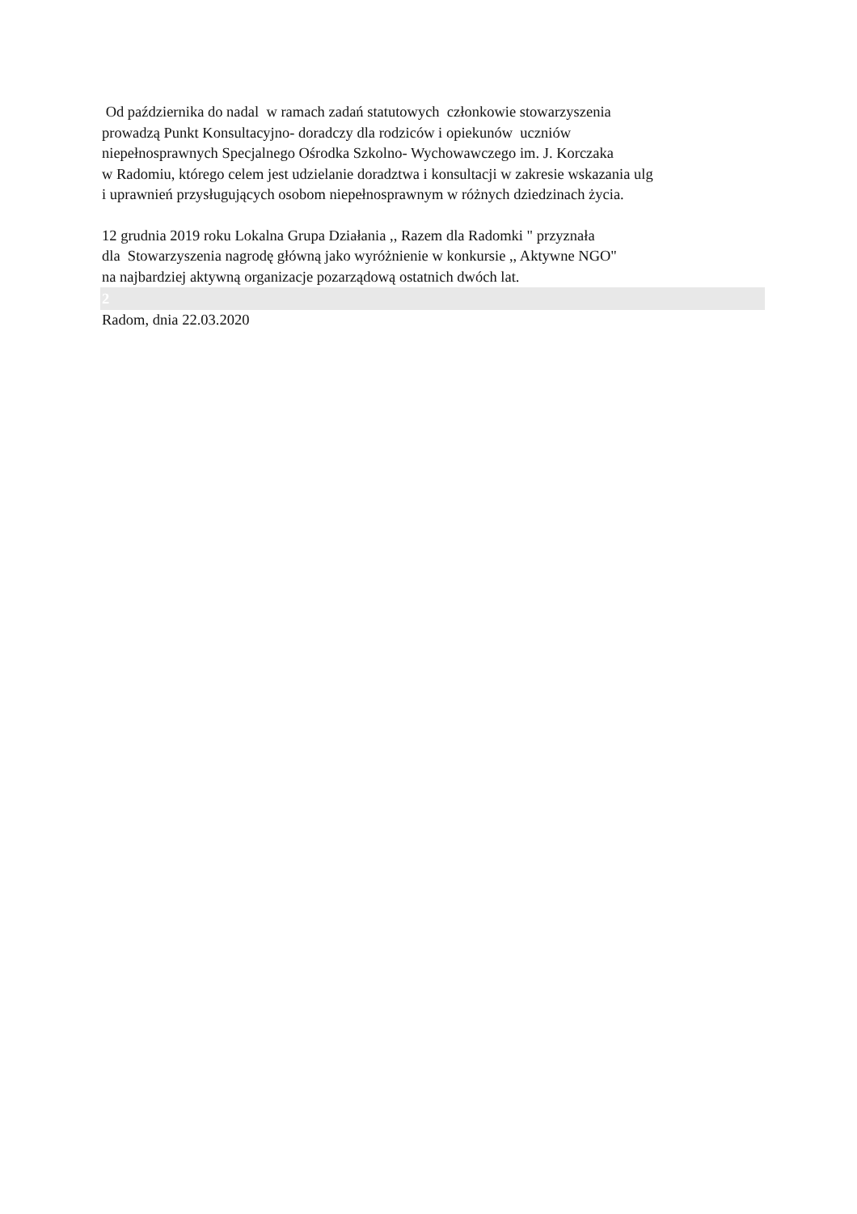Od października do nadal w ramach zadań statutowych członkowie stowarzyszenia
prowadzą Punkt Konsultacyjno- doradczy dla rodziców i opiekunów uczniów
niepełnosprawnych Specjalnego Ośrodka Szkolno- Wychowawczego im. J. Korczaka
w Radomiu, którego celem jest udzielanie doradztwa i konsultacji w zakresie wskazania ulg
i uprawnień przysługujących osobom niepełnosprawnym w różnych dziedzinach życia.
12 grudnia 2019 roku Lokalna Grupa Działania ,, Razem dla Radomki " przyznała
dla Stowarzyszenia nagrodę główną jako wyróżnienie w konkursie ,, Aktywne NGO"
na najbardziej aktywną organizacje pozarządową ostatnich dwóch lat.
2
Radom, dnia 22.03.2020